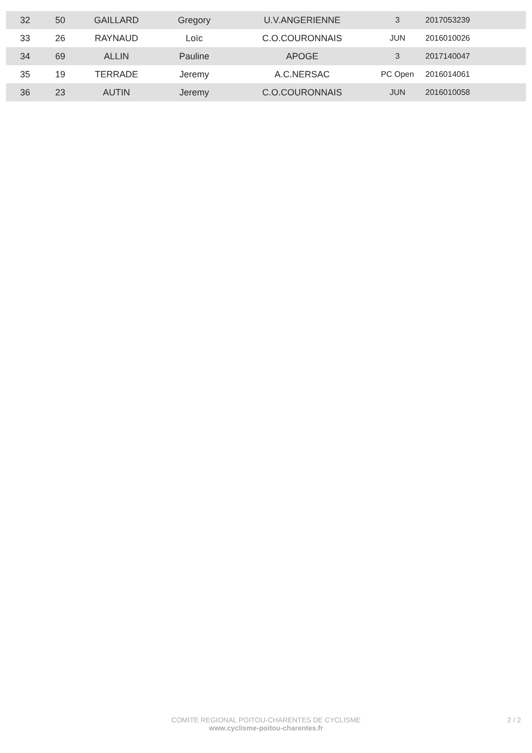| 32 | 50 | GAILLARD | Gregory | U.V.ANGERIENNE | 3 | 2017053239 | |
| 33 | 26 | RAYNAUD | Loïc | C.O.COURONNAIS | JUN | 2016010026 | |
| 34 | 69 | ALLIN | Pauline | APOGE | 3 | 2017140047 | |
| 35 | 19 | TERRADE | Jeremy | A.C.NERSAC | PC Open | 2016014061 | |
| 36 | 23 | AUTIN | Jeremy | C.O.COURONNAIS | JUN | 2016010058 | |
COMITE REGIONAL POITOU-CHARENTES DE CYCLISME
www.cyclisme-poitou-charentes.fr
2 / 2